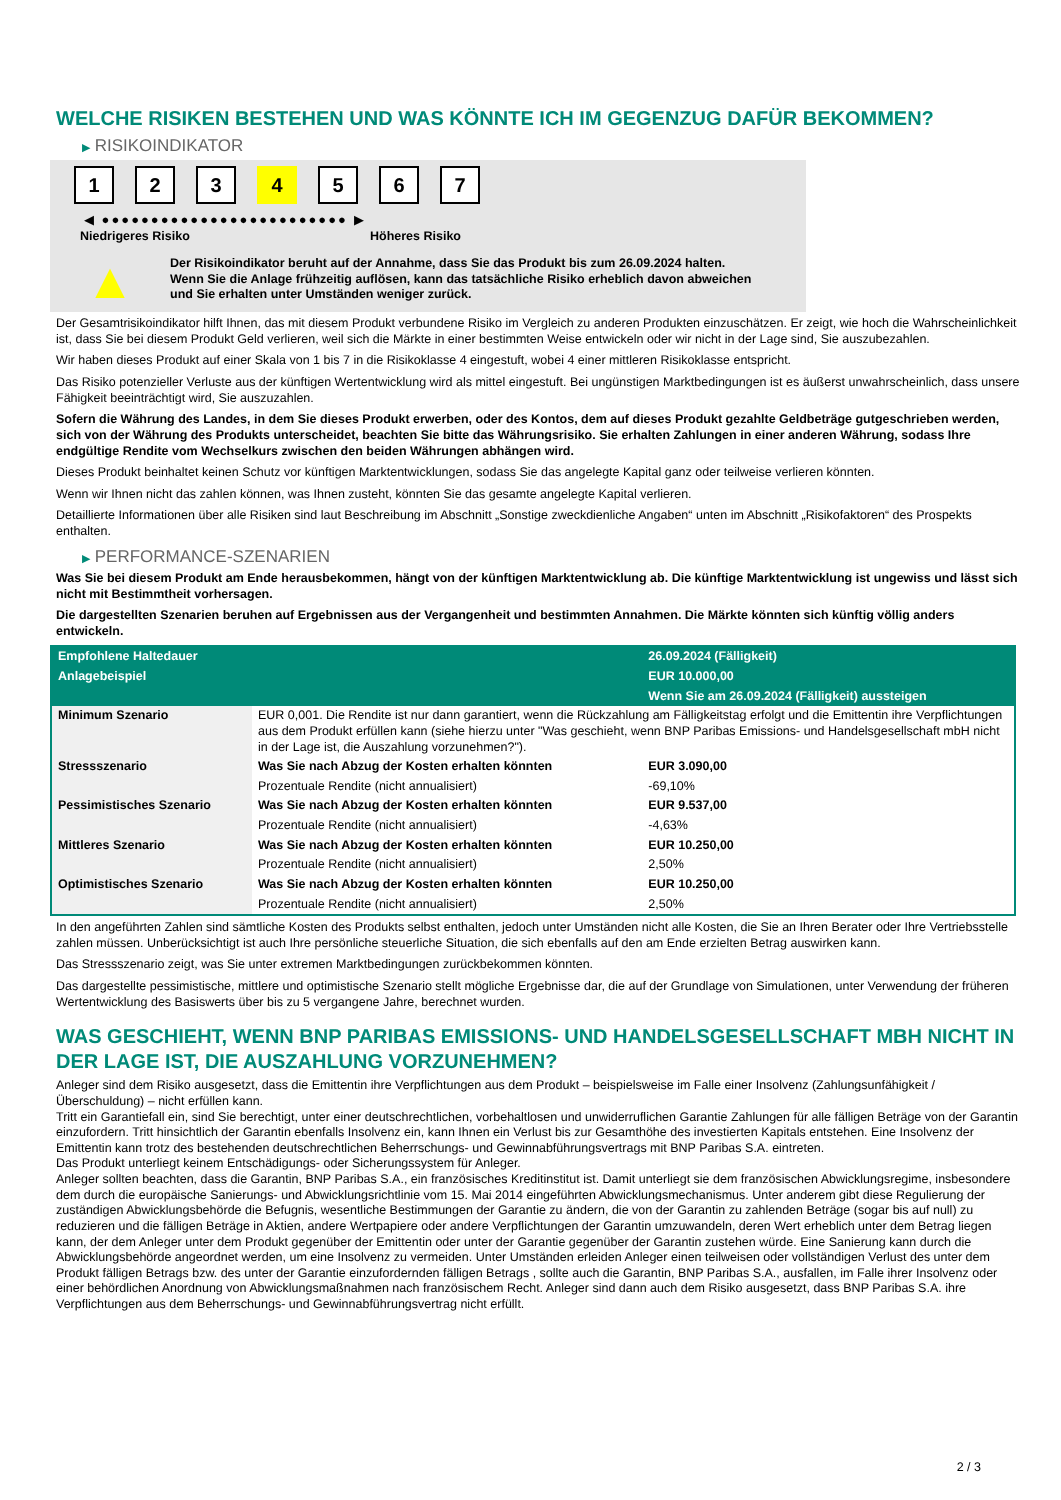WELCHE RISIKEN BESTEHEN UND WAS KÖNNTE ICH IM GEGENZUG DAFÜR BEKOMMEN?
▶ RISIKOINDIKATOR
1 2 3 4 5 6 7
◀ ●●●●●●●●●●●●●●●●●●●●●●●●● ▶
Niedrigeres Risiko Höheres Risiko
▲
Der Risikoindikator beruht auf der Annahme, dass Sie das Produkt bis zum 26.09.2024 halten.
Wenn Sie die Anlage frühzeitig auflösen, kann das tatsächliche Risiko erheblich davon abweichen und Sie erhalten unter Umständen weniger zurück.
Der Gesamtrisikoindikator hilft Ihnen, das mit diesem Produkt verbundene Risiko im Vergleich zu anderen Produkten einzuschätzen. Er zeigt, wie hoch die Wahrscheinlichkeit ist, dass Sie bei diesem Produkt Geld verlieren, weil sich die Märkte in einer bestimmten Weise entwickeln oder wir nicht in der Lage sind, Sie auszubezahlen.
Wir haben dieses Produkt auf einer Skala von 1 bis 7 in die Risikoklasse 4 eingestuft, wobei 4 einer mittleren Risikoklasse entspricht.
Das Risiko potenzieller Verluste aus der künftigen Wertentwicklung wird als mittel eingestuft. Bei ungünstigen Marktbedingungen ist es äußerst unwahrscheinlich, dass unsere Fähigkeit beeinträchtigt wird, Sie auszuzahlen.
Sofern die Währung des Landes, in dem Sie dieses Produkt erwerben, oder des Kontos, dem auf dieses Produkt gezahlte Geldbeträge gutgeschrieben werden, sich von der Währung des Produkts unterscheidet, beachten Sie bitte das Währungsrisiko. Sie erhalten Zahlungen in einer anderen Währung, sodass Ihre endgültige Rendite vom Wechselkurs zwischen den beiden Währungen abhängen wird.
Dieses Produkt beinhaltet keinen Schutz vor künftigen Marktentwicklungen, sodass Sie das angelegte Kapital ganz oder teilweise verlieren könnten.
Wenn wir Ihnen nicht das zahlen können, was Ihnen zusteht, könnten Sie das gesamte angelegte Kapital verlieren.
Detaillierte Informationen über alle Risiken sind laut Beschreibung im Abschnitt „Sonstige zweckdienliche Angaben“ unten im Abschnitt „Risikofaktoren“ des Prospekts enthalten.
▶ PERFORMANCE-SZENARIEN
Was Sie bei diesem Produkt am Ende herausbekommen, hängt von der künftigen Marktentwicklung ab. Die künftige Marktentwicklung ist ungewiss und lässt sich nicht mit Bestimmtheit vorhersagen.
Die dargestellten Szenarien beruhen auf Ergebnissen aus der Vergangenheit und bestimmten Annahmen. Die Märkte könnten sich künftig völlig anders entwickeln.
| Empfohlene Haltedauer | | 26.09.2024 (Fälligkeit) |
| Anlagebeispiel | | EUR 10.000,00 |
| | | Wenn Sie am 26.09.2024 (Fälligkeit) aussteigen |
| Minimum Szenario | EUR 0,001. Die Rendite ist nur dann garantiert, wenn die Rückzahlung am Fälligkeitstag erfolgt und die Emittentin ihre Verpflichtungen aus dem Produkt erfüllen kann (siehe hierzu unter "Was geschieht, wenn BNP Paribas Emissions- und Handelsgesellschaft mbH nicht in der Lage ist, die Auszahlung vorzunehmen?"). | |
| Stressszenario | Was Sie nach Abzug der Kosten erhalten könnten | EUR 3.090,00 |
| | Prozentuale Rendite (nicht annualisiert) | -69,10% |
| Pessimistisches Szenario | Was Sie nach Abzug der Kosten erhalten könnten | EUR 9.537,00 |
| | Prozentuale Rendite (nicht annualisiert) | -4,63% |
| Mittleres Szenario | Was Sie nach Abzug der Kosten erhalten könnten | EUR 10.250,00 |
| | Prozentuale Rendite (nicht annualisiert) | 2,50% |
| Optimistisches Szenario | Was Sie nach Abzug der Kosten erhalten könnten | EUR 10.250,00 |
| | Prozentuale Rendite (nicht annualisiert) | 2,50% |
In den angeführten Zahlen sind sämtliche Kosten des Produkts selbst enthalten, jedoch unter Umständen nicht alle Kosten, die Sie an Ihren Berater oder Ihre Vertriebsstelle zahlen müssen. Unberücksichtigt ist auch Ihre persönliche steuerliche Situation, die sich ebenfalls auf den am Ende erzielten Betrag auswirken kann.
Das Stressszenario zeigt, was Sie unter extremen Marktbedingungen zurückbekommen könnten.
Das dargestellte pessimistische, mittlere und optimistische Szenario stellt mögliche Ergebnisse dar, die auf der Grundlage von Simulationen, unter Verwendung der früheren Wertentwicklung des Basiswerts über bis zu 5 vergangene Jahre, berechnet wurden.
WAS GESCHIEHT, WENN BNP PARIBAS EMISSIONS- UND HANDELSGESELLSCHAFT MBH NICHT IN DER LAGE IST, DIE AUSZAHLUNG VORZUNEHMEN?
Anleger sind dem Risiko ausgesetzt, dass die Emittentin ihre Verpflichtungen aus dem Produkt – beispielsweise im Falle einer Insolvenz (Zahlungsunfähigkeit / Überschuldung) – nicht erfüllen kann.
Tritt ein Garantiefall ein, sind Sie berechtigt, unter einer deutschrechtlichen, vorbehaltlosen und unwiderruflichen Garantie Zahlungen für alle fälligen Beträge von der Garantin einzufordern. Tritt hinsichtlich der Garantin ebenfalls Insolvenz ein, kann Ihnen ein Verlust bis zur Gesamthöhe des investierten Kapitals entstehen. Eine Insolvenz der Emittentin kann trotz des bestehenden deutschrechtlichen Beherrschungs- und Gewinnabführungsvertrags mit BNP Paribas S.A. eintreten.
Das Produkt unterliegt keinem Entschädigungs- oder Sicherungssystem für Anleger.
Anleger sollten beachten, dass die Garantin, BNP Paribas S.A., ein französisches Kreditinstitut ist. Damit unterliegt sie dem französischen Abwicklungsregime, insbesondere dem durch die europäische Sanierungs- und Abwicklungsrichtlinie vom 15. Mai 2014 eingeführten Abwicklungsmechanismus. Unter anderem gibt diese Regulierung der zuständigen Abwicklungsbehörde die Befugnis, wesentliche Bestimmungen der Garantie zu ändern, die von der Garantin zu zahlenden Beträge (sogar bis auf null) zu reduzieren und die fälligen Beträge in Aktien, andere Wertpapiere oder andere Verpflichtungen der Garantin umzuwandeln, deren Wert erheblich unter dem Betrag liegen kann, der dem Anleger unter dem Produkt gegenüber der Emittentin oder unter der Garantie gegenüber der Garantin zustehen würde. Eine Sanierung kann durch die Abwicklungsbehörde angeordnet werden, um eine Insolvenz zu vermeiden. Unter Umständen erleiden Anleger einen teilweisen oder vollständigen Verlust des unter dem Produkt fälligen Betrags bzw. des unter der Garantie einzufordernden fälligen Betrags , sollte auch die Garantin, BNP Paribas S.A., ausfallen, im Falle ihrer Insolvenz oder einer behördlichen Anordnung von Abwicklungsmaßnahmen nach französischem Recht. Anleger sind dann auch dem Risiko ausgesetzt, dass BNP Paribas S.A. ihre Verpflichtungen aus dem Beherrschungs- und Gewinnabführungsvertrag nicht erfüllt.
2 / 3